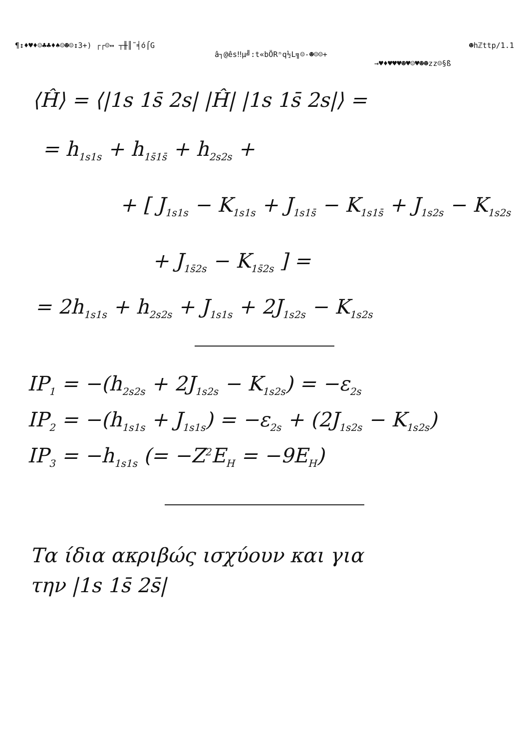¶↕♦♥♦☺♣♣♦♠☺☻☺↕3+) ┌┌☺↔ ┬╫║˜╡ó⌠G ☻hℤttp/1.1
â┐@ês‼µ╝:t«bÖRⁿq½L╗☺-☻☺☺+
→♥♦♥♥♥☻♥☺♥☻☻zz☺§ß
⟨Ĥ⟩ = ⟨|1s 1s̄ 2s| |Ĥ| |1s 1s̄ 2s|⟩ =
= h<sub>1s1s</sub> + h<sub>1s̄1s̄</sub> + h<sub>2s2s</sub> +
+ [ J<sub>1s1s</sub> − K<sub>1s1s</sub> + J<sub>1s1s̄</sub> − K<sub>1s1s̄</sub> + J<sub>1s2s</sub> − K<sub>1s2s</sub>
+ J<sub>1s̄2s</sub> − K<sub>1s̄2s</sub> ] =
= 2h<sub>1s1s</sub> + h<sub>2s2s</sub> + J<sub>1s1s</sub> + 2J<sub>1s2s</sub> − K<sub>1s2s</sub>
IP<sub>1</sub> = −(h<sub>2s2s</sub> + 2J<sub>1s2s</sub> − K<sub>1s2s</sub>) = −ε<sub>2s</sub>
IP<sub>2</sub> = −(h<sub>1s1s</sub> + J<sub>1s1s</sub>) = −ε<sub>2s</sub> + (2J<sub>1s2s</sub> − K<sub>1s2s</sub>)
IP<sub>3</sub> = −h<sub>1s1s</sub> (= −Z<sup>2</sup>E<sub>H</sub> = −9E<sub>H</sub>)
Τα ίδια ακριβώς ισχύουν και για
την |1s 1s̄ 2s̄|